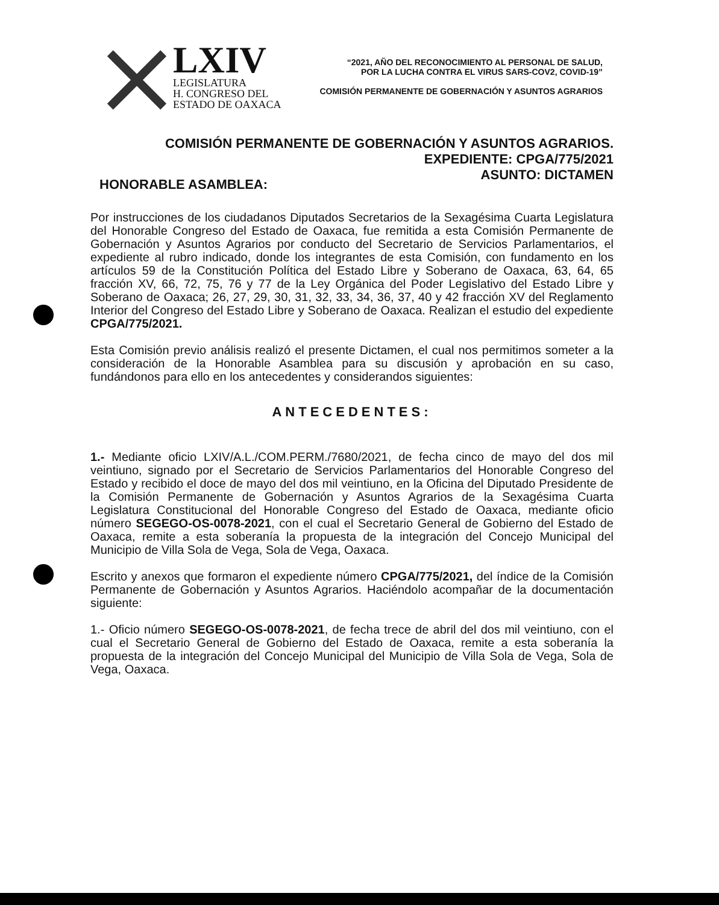LXIV
LEGISLATURA
H. CONGRESO DEL
ESTADO DE OAXACA
“2021, AÑO DEL RECONOCIMIENTO AL PERSONAL DE SALUD,
POR LA LUCHA CONTRA EL VIRUS SARS-COV2, COVID-19”
COMISIÓN PERMANENTE DE GOBERNACIÓN Y ASUNTOS AGRARIOS
COMISIÓN PERMANENTE DE GOBERNACIÓN Y ASUNTOS AGRARIOS.
EXPEDIENTE: CPGA/775/2021
ASUNTO: DICTAMEN
HONORABLE ASAMBLEA:
Por instrucciones de los ciudadanos Diputados Secretarios de la Sexagésima Cuarta Legislatura del Honorable Congreso del Estado de Oaxaca, fue remitida a esta Comisión Permanente de Gobernación y Asuntos Agrarios por conducto del Secretario de Servicios Parlamentarios, el expediente al rubro indicado, donde los integrantes de esta Comisión, con fundamento en los artículos 59 de la Constitución Política del Estado Libre y Soberano de Oaxaca, 63, 64, 65 fracción XV, 66, 72, 75, 76 y 77 de la Ley Orgánica del Poder Legislativo del Estado Libre y Soberano de Oaxaca; 26, 27, 29, 30, 31, 32, 33, 34, 36, 37, 40 y 42 fracción XV del Reglamento Interior del Congreso del Estado Libre y Soberano de Oaxaca. Realizan el estudio del expediente CPGA/775/2021.
Esta Comisión previo análisis realizó el presente Dictamen, el cual nos permitimos someter a la consideración de la Honorable Asamblea para su discusión y aprobación en su caso, fundándonos para ello en los antecedentes y considerandos siguientes:
ANTECEDENTES:
1.- Mediante oficio LXIV/A.L./COM.PERM./7680/2021, de fecha cinco de mayo del dos mil veintiuno, signado por el Secretario de Servicios Parlamentarios del Honorable Congreso del Estado y recibido el doce de mayo del dos mil veintiuno, en la Oficina del Diputado Presidente de la Comisión Permanente de Gobernación y Asuntos Agrarios de la Sexagésima Cuarta Legislatura Constitucional del Honorable Congreso del Estado de Oaxaca, mediante oficio número SEGEGO-OS-0078-2021, con el cual el Secretario General de Gobierno del Estado de Oaxaca, remite a esta soberanía la propuesta de la integración del Concejo Municipal del Municipio de Villa Sola de Vega, Sola de Vega, Oaxaca.
Escrito y anexos que formaron el expediente número CPGA/775/2021, del índice de la Comisión Permanente de Gobernación y Asuntos Agrarios. Haciéndolo acompañar de la documentación siguiente:
1.- Oficio número SEGEGO-OS-0078-2021, de fecha trece de abril del dos mil veintiuno, con el cual el Secretario General de Gobierno del Estado de Oaxaca, remite a esta soberanía la propuesta de la integración del Concejo Municipal del Municipio de Villa Sola de Vega, Sola de Vega, Oaxaca.